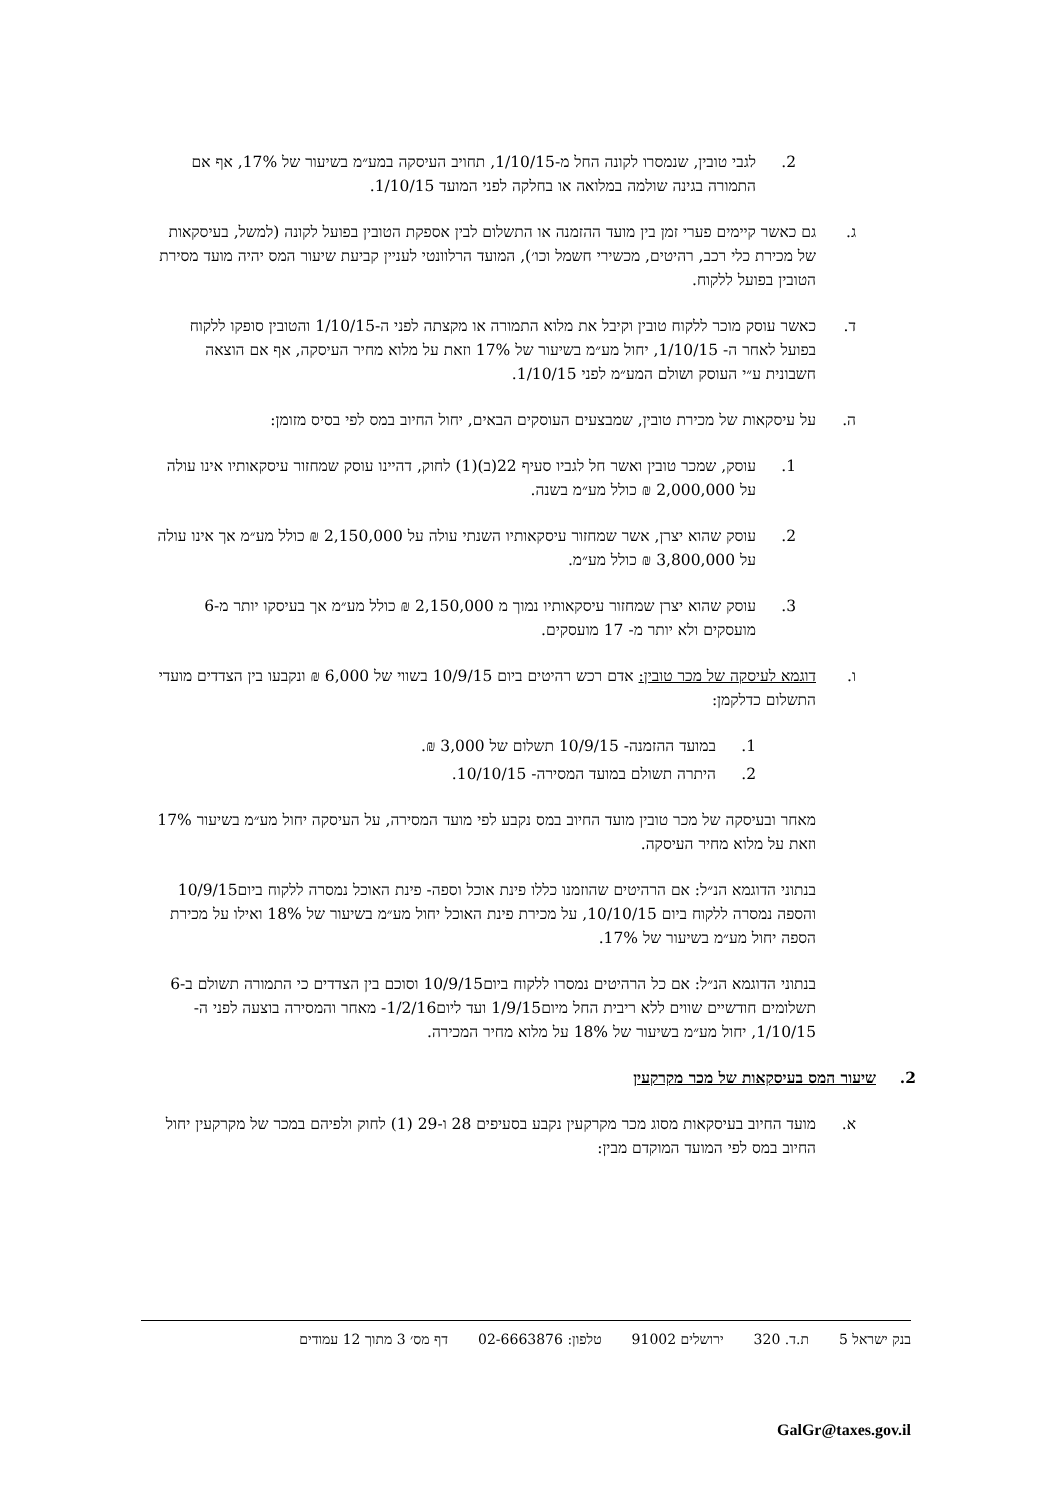2. לגבי טובין, שנמסרו לקונה החל מ-1/10/15, תחויב העיסקה במע״מ בשיעור של 17%, אף אם התמורה בגינה שולמה במלואה או בחלקה לפני המועד 1/10/15.
ג. גם כאשר קיימים פערי זמן בין מועד ההזמנה או התשלום לבין אספקת הטובין בפועל לקונה (למשל, בעיסקאות של מכירת כלי רכב, רהיטים, מכשירי חשמל וכו׳), המועד הרלוונטי לעניין קביעת שיעור המס יהיה מועד מסירת הטובין בפועל ללקוח.
ד. כאשר עוסק מוכר ללקוח טובין וקיבל את מלוא התמורה או מקצתה לפני ה-1/10/15 והטובין סופקו ללקוח בפועל לאחר ה- 1/10/15, יחול מע״מ בשיעור של 17% וזאת על מלוא מחיר העיסקה, אף אם הוצאה חשבונית ע״י העוסק ושולם המע״מ לפני 1/10/15.
ה. על עיסקאות של מכירת טובין, שמבצעים העוסקים הבאים, יחול החיוב במס לפי בסיס מזומן:
1. עוסק, שמכר טובין ואשר חל לגביו סעיף 22(ב)(1) לחוק, דהיינו עוסק שמחזור עיסקאותיו אינו עולה על 2,000,000 ₪ כולל מע״מ בשנה.
2. עוסק שהוא יצרן, אשר שמחזור עיסקאותיו השנתי עולה על 2,150,000 ₪ כולל מע״מ אך אינו עולה על 3,800,000 ₪ כולל מע״מ.
3. עוסק שהוא יצרן שמחזור עיסקאותיו נמוך מ 2,150,000 ₪ כולל מע״מ אך בעיסקו יותר מ-6 מועסקים ולא יותר מ- 17 מועסקים.
ו. דוגמא לעיסקה של מכר טובין: אדם רכש רהיטים ביום 10/9/15 בשווי של 6,000 ₪ ונקבעו בין הצדדים מועדי התשלום כדלקמן:
1. במועד ההזמנה- 10/9/15 תשלום של 3,000 ₪.
2. היתרה תשולם במועד המסירה- 10/10/15.
מאחר ובעיסקה של מכר טובין מועד החיוב במס נקבע לפי מועד המסירה, על העיסקה יחול מע״מ בשיעור 17% וזאת על מלוא מחיר העיסקה.
בנתוני הדוגמא הנ״ל: אם הרהיטים שהוזמנו כללו פינת אוכל וספה- פינת האוכל נמסרה ללקוח ביום10/9/15 והספה נמסרה ללקוח ביום 10/10/15, על מכירת פינת האוכל יחול מע״מ בשיעור של 18% ואילו על מכירת הספה יחול מע״מ בשיעור של 17%.
בנתוני הדוגמא הנ״ל: אם כל הרהיטים נמסרו ללקוח ביום10/9/15 וסוכם בין הצדדים כי התמורה תשולם ב-6 תשלומים חודשיים שווים ללא ריבית החל מיום1/9/15 ועד ליום1/2/16- מאחר והמסירה בוצעה לפני ה- 1/10/15, יחול מע״מ בשיעור של 18% על מלוא מחיר המכירה.
2. שיעור המס בעיסקאות של מכר מקרקעין
א. מועד החיוב בעיסקאות מסוג מכר מקרקעין נקבע בסעיפים 28 ו-29 (1) לחוק ולפיהם במכר של מקרקעין יחול החיוב במס לפי המועד המוקדם מבין:
בנק ישראל 5 ת.ד. 320 ירושלים 91002 טלפון: 02-6663876 דף מס׳ 3 מתוך 12 עמודים
GalGr@taxes.gov.il